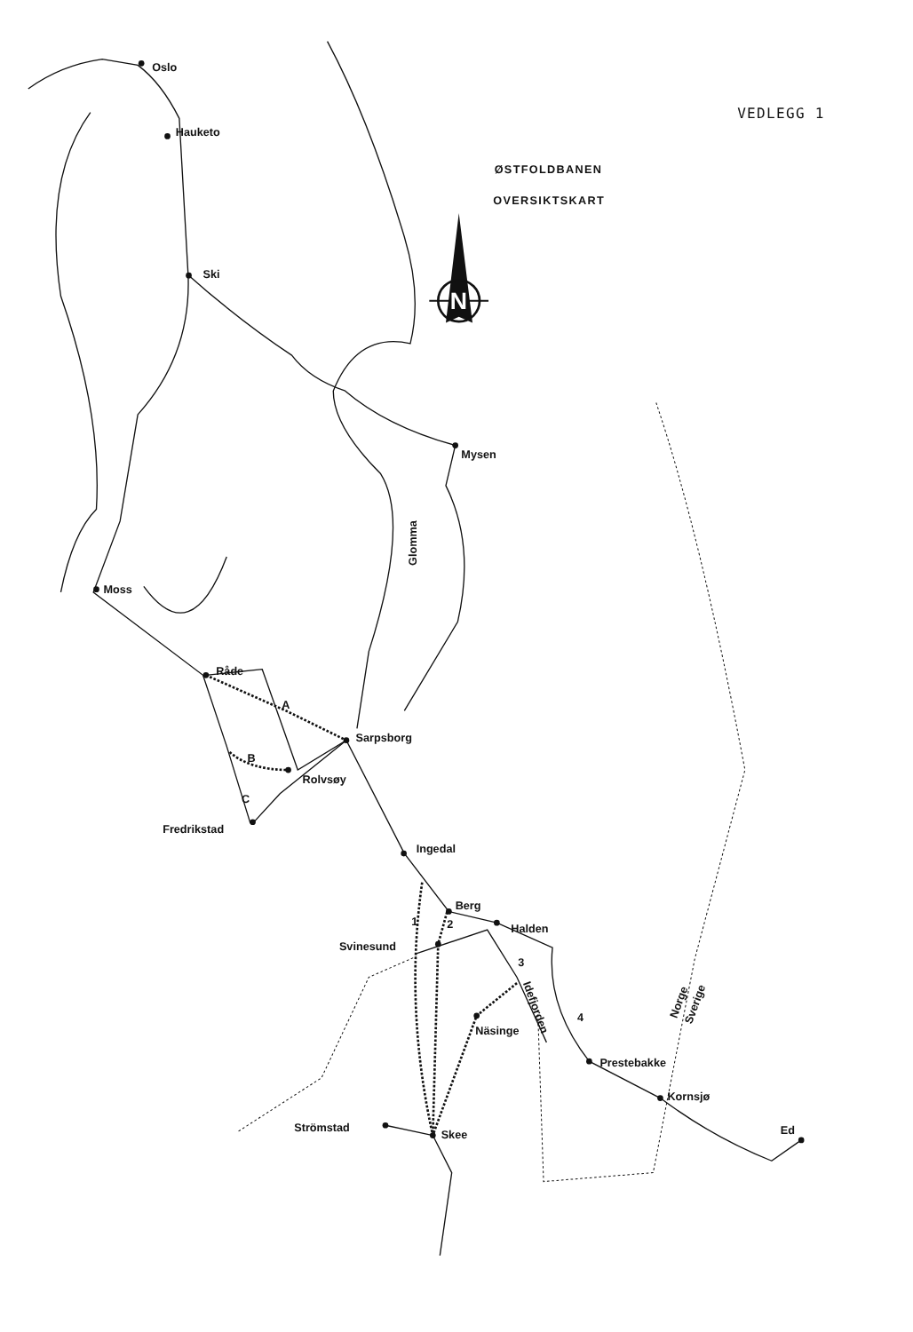VEDLEGG 1
ØSTFOLDBANEN
OVERSIKTSKART
N
Oslo
Hauketo
Ski
Mysen
Glomma
Moss
Råde
A
Sarpsborg
B
Rolvsøy
C
Fredrikstad
Ingedal
Berg
1
2
Halden
Svinesund
3
Idefjorden
4
Näsinge
Norge
Sverige
Prestebakke
Kornsjø
Ed
Strömstad
Skee